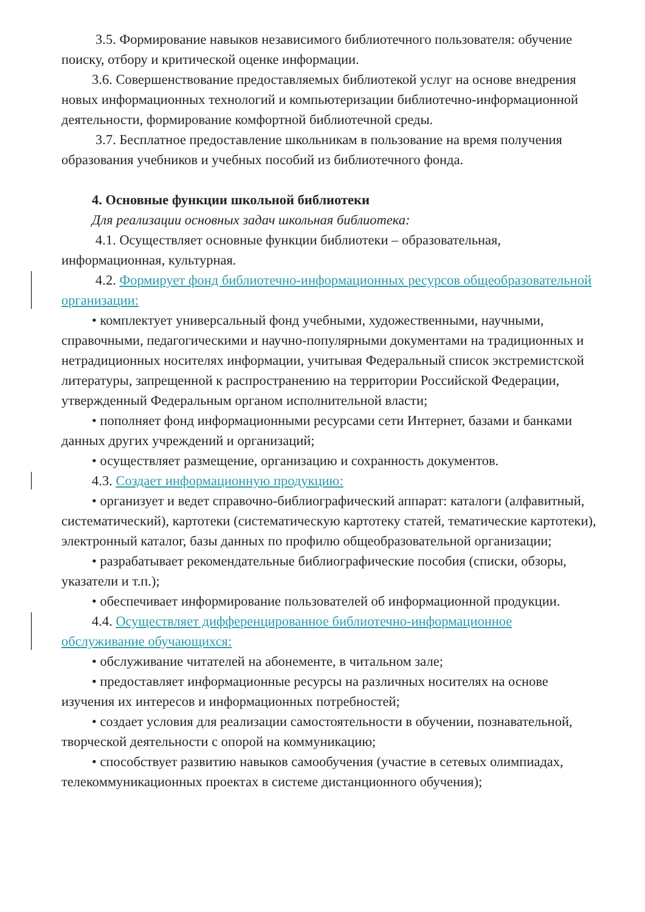3.5. Формирование навыков независимого библиотечного пользователя: обучение поиску, отбору и критической оценке информации.
3.6. Совершенствование предоставляемых библиотекой услуг на основе внедрения новых информационных технологий и компьютеризации библиотечно-информационной деятельности, формирование комфортной библиотечной среды.
3.7. Бесплатное предоставление школьникам в пользование на время получения образования учебников и учебных пособий из библиотечного фонда.
4. Основные функции школьной библиотеки
Для реализации основных задач школьная библиотека:
4.1. Осуществляет основные функции библиотеки – образовательная, информационная, культурная.
4.2. Формирует фонд библиотечно-информационных ресурсов общеобразовательной организации:
• комплектует универсальный фонд учебными, художественными, научными, справочными, педагогическими и научно-популярными документами на традиционных и нетрадиционных носителях информации, учитывая Федеральный список экстремистской литературы, запрещенной к распространению на территории Российской Федерации, утвержденный Федеральным органом исполнительной власти;
• пополняет фонд информационными ресурсами сети Интернет, базами и банками данных других учреждений и организаций;
• осуществляет размещение, организацию и сохранность документов.
4.3. Создает информационную продукцию:
• организует и ведет справочно-библиографический аппарат: каталоги (алфавитный, систематический), картотеки (систематическую картотеку статей, тематические картотеки), электронный каталог, базы данных по профилю общеобразовательной организации;
• разрабатывает рекомендательные библиографические пособия (списки, обзоры, указатели и т.п.);
• обеспечивает информирование пользователей об информационной продукции.
4.4. Осуществляет дифференцированное библиотечно-информационное обслуживание обучающихся:
• обслуживание читателей на абонементе, в читальном зале;
• предоставляет информационные ресурсы на различных носителях на основе изучения их интересов и информационных потребностей;
• создает условия для реализации самостоятельности в обучении, познавательной, творческой деятельности с опорой на коммуникацию;
• способствует развитию навыков самообучения (участие в сетевых олимпиадах, телекоммуникационных проектах в системе дистанционного обучения);